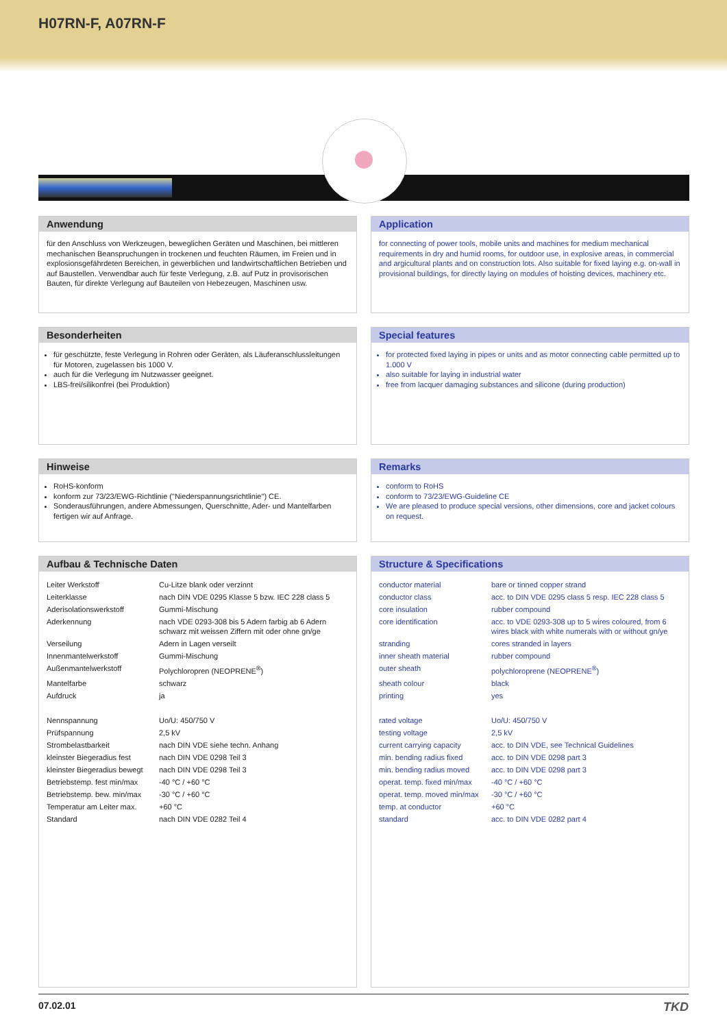H07RN-F, A07RN-F
Anwendung
für den Anschluss von Werkzeugen, beweglichen Geräten und Maschinen, bei mittleren mechanischen Beanspruchungen in trockenen und feuchten Räumen, im Freien und in explosionsgefährdeten Bereichen, in gewerblichen und landwirtschaftlichen Betrieben und auf Baustellen. Verwendbar auch für feste Verlegung, z.B. auf Putz in provisorischen Bauten, für direkte Verlegung auf Bauteilen von Hebezeugen, Maschinen usw.
Application
for connecting of power tools, mobile units and machines for medium mechanical requirements in dry and humid rooms, for outdoor use, in explosive areas, in commercial and argicultural plants and on construction lots. Also suitable for fixed laying e.g. on-wall in provisional buildings, for directly laying on modules of hoisting devices, machinery etc.
Besonderheiten
für geschützte, feste Verlegung in Rohren oder Geräten, als Läuferanschlussleitungen für Motoren, zugelassen bis 1000 V.
auch für die Verlegung im Nutzwasser geeignet.
LBS-frei/silikonfrei (bei Produktion)
Special features
for protected fixed laying in pipes or units and as motor connecting cable permitted up to 1.000 V
also suitable for laying in industrial water
free from lacquer damaging substances and silicone (during production)
Hinweise
RoHS-konform
konform zur 73/23/EWG-Richtlinie ("Niederspannungsrichtlinie") CE.
Sonderausführungen, andere Abmessungen, Querschnitte, Ader- und Mantelfarben fertigen wir auf Anfrage.
Remarks
conform to RoHS
conform to 73/23/EWG-Guideline CE
We are pleased to produce special versions, other dimensions, core and jacket colours on request.
Aufbau & Technische Daten
| Leiter Werkstoff | Cu-Litze blank oder verzinnt |
| Leiterklasse | nach DIN VDE 0295 Klasse 5 bzw. IEC 228 class 5 |
| Aderisolationswerkstoff | Gummi-Mischung |
| Aderkennung | nach VDE 0293-308 bis 5 Adern farbig ab 6 Adern schwarz mit weissen Ziffern mit oder ohne gn/ge |
| Verseilung | Adern in Lagen verseilt |
| Innenmantelwerkstoff | Gummi-Mischung |
| Außenmantelwerkstoff | Polychloropren (NEOPRENE<sup>®</sup>) |
| Mantelfarbe | schwarz |
| Aufdruck | ja |
| Nennspannung | Uo/U: 450/750 V |
| Prüfspannung | 2,5 kV |
| Strombelastbarkeit | nach DIN VDE siehe techn. Anhang |
| kleinster Biegeradius fest | nach DIN VDE 0298 Teil 3 |
| kleinster Biegeradius bewegt | nach DIN VDE 0298 Teil 3 |
| Betriebstemp. fest min/max | -40 °C / +60 °C |
| Betriebstemp. bew. min/max | -30 °C / +60 °C |
| Temperatur am Leiter max. | +60 °C |
| Standard | nach DIN VDE 0282 Teil 4 |
Structure & Specifications
| conductor material | bare or tinned copper strand |
| conductor class | acc. to DIN VDE 0295 class 5 resp. IEC 228 class 5 |
| core insulation | rubber compound |
| core identification | acc. to VDE 0293-308 up to 5 wires coloured, from 6 wires black with white numerals with or without gn/ye |
| stranding | cores stranded in layers |
| inner sheath material | rubber compound |
| outer sheath | polychloroprene (NEOPRENE<sup>®</sup>) |
| sheath colour | black |
| printing | yes |
| rated voltage | Uo/U: 450/750 V |
| testing voltage | 2,5 kV |
| current carrying capacity | acc. to DIN VDE, see Technical Guidelines |
| min. bending radius fixed | acc. to DIN VDE 0298 part 3 |
| min. bending radius moved | acc. to DIN VDE 0298 part 3 |
| operat. temp. fixed min/max | -40 °C / +60 °C |
| operat. temp. moved min/max | -30 °C / +60 °C |
| temp. at conductor | +60 °C |
| standard | acc. to DIN VDE 0282 part 4 |
07.02.01 TKD